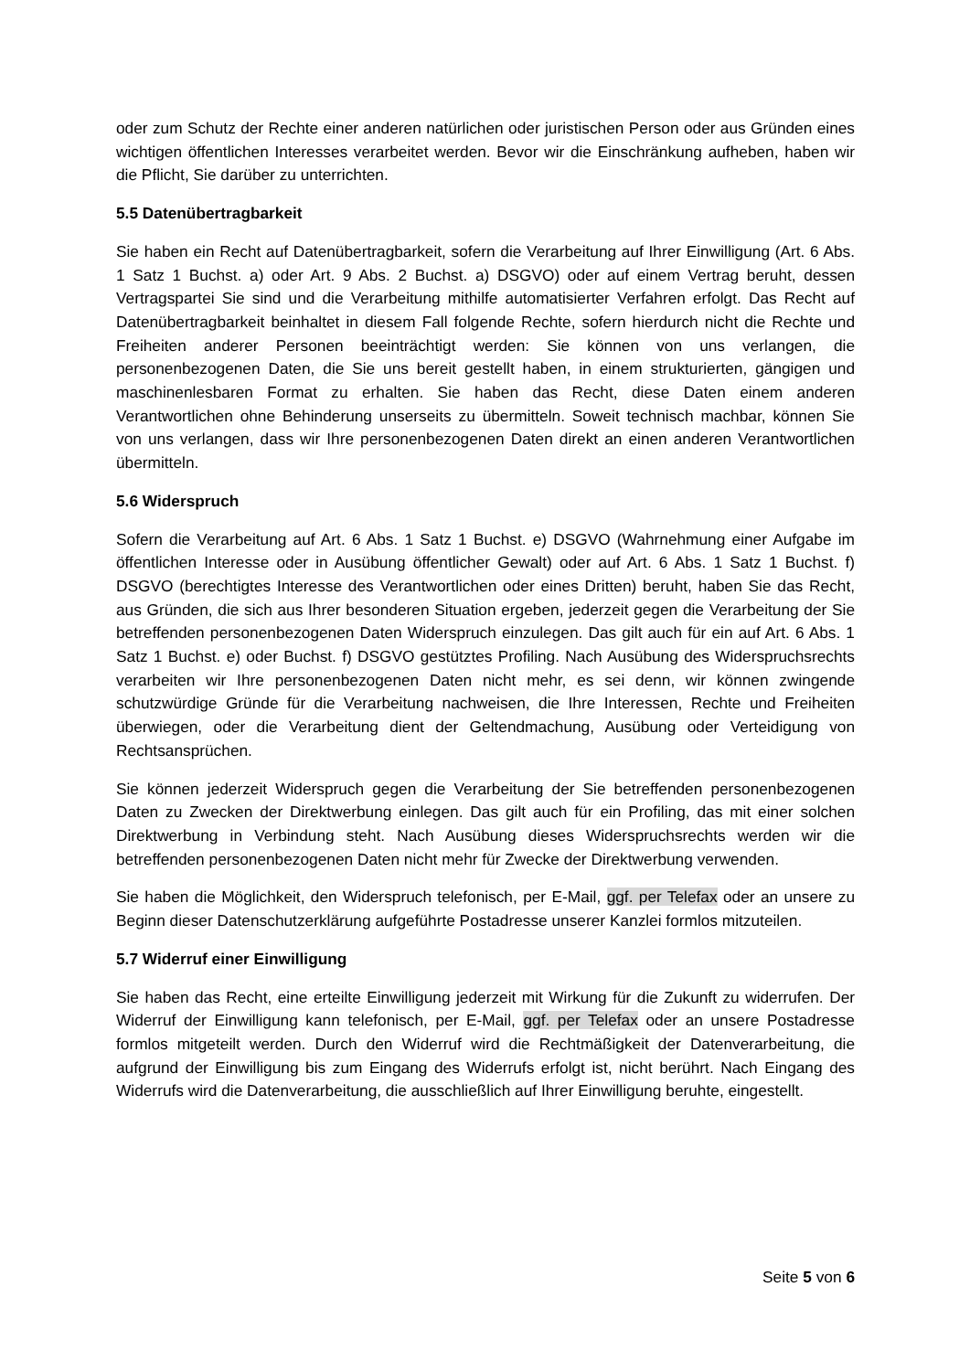oder zum Schutz der Rechte einer anderen natürlichen oder juristischen Person oder aus Gründen eines wichtigen öffentlichen Interesses verarbeitet werden. Bevor wir die Einschränkung aufheben, haben wir die Pflicht, Sie darüber zu unterrichten.
5.5 Datenübertragbarkeit
Sie haben ein Recht auf Datenübertragbarkeit, sofern die Verarbeitung auf Ihrer Einwilligung (Art. 6 Abs. 1 Satz 1 Buchst. a) oder Art. 9 Abs. 2 Buchst. a) DSGVO) oder auf einem Vertrag beruht, dessen Vertragspartei Sie sind und die Verarbeitung mithilfe automatisierter Verfahren erfolgt. Das Recht auf Datenübertragbarkeit beinhaltet in diesem Fall folgende Rechte, sofern hierdurch nicht die Rechte und Freiheiten anderer Personen beeinträchtigt werden: Sie können von uns verlangen, die personenbezogenen Daten, die Sie uns bereit gestellt haben, in einem strukturierten, gängigen und maschinenlesbaren Format zu erhalten. Sie haben das Recht, diese Daten einem anderen Verantwortlichen ohne Behinderung unserseits zu übermitteln. Soweit technisch machbar, können Sie von uns verlangen, dass wir Ihre personenbezogenen Daten direkt an einen anderen Verantwortlichen übermitteln.
5.6 Widerspruch
Sofern die Verarbeitung auf Art. 6 Abs. 1 Satz 1 Buchst. e) DSGVO (Wahrnehmung einer Aufgabe im öffentlichen Interesse oder in Ausübung öffentlicher Gewalt) oder auf Art. 6 Abs. 1 Satz 1 Buchst. f) DSGVO (berechtigtes Interesse des Verantwortlichen oder eines Dritten) beruht, haben Sie das Recht, aus Gründen, die sich aus Ihrer besonderen Situation ergeben, jederzeit gegen die Verarbeitung der Sie betreffenden personenbezogenen Daten Widerspruch einzulegen. Das gilt auch für ein auf Art. 6 Abs. 1 Satz 1 Buchst. e) oder Buchst. f) DSGVO gestütztes Profiling. Nach Ausübung des Widerspruchsrechts verarbeiten wir Ihre personenbezogenen Daten nicht mehr, es sei denn, wir können zwingende schutzwürdige Gründe für die Verarbeitung nachweisen, die Ihre Interessen, Rechte und Freiheiten überwiegen, oder die Verarbeitung dient der Geltendmachung, Ausübung oder Verteidigung von Rechtsansprüchen.
Sie können jederzeit Widerspruch gegen die Verarbeitung der Sie betreffenden personenbezogenen Daten zu Zwecken der Direktwerbung einlegen. Das gilt auch für ein Profiling, das mit einer solchen Direktwerbung in Verbindung steht. Nach Ausübung dieses Widerspruchsrechts werden wir die betreffenden personenbezogenen Daten nicht mehr für Zwecke der Direktwerbung verwenden.
Sie haben die Möglichkeit, den Widerspruch telefonisch, per E-Mail, ggf. per Telefax oder an unsere zu Beginn dieser Datenschutzerklärung aufgeführte Postadresse unserer Kanzlei formlos mitzuteilen.
5.7 Widerruf einer Einwilligung
Sie haben das Recht, eine erteilte Einwilligung jederzeit mit Wirkung für die Zukunft zu widerrufen. Der Widerruf der Einwilligung kann telefonisch, per E-Mail, ggf. per Telefax oder an unsere Postadresse formlos mitgeteilt werden. Durch den Widerruf wird die Rechtmäßigkeit der Datenverarbeitung, die aufgrund der Einwilligung bis zum Eingang des Widerrufs erfolgt ist, nicht berührt. Nach Eingang des Widerrufs wird die Datenverarbeitung, die ausschließlich auf Ihrer Einwilligung beruhte, eingestellt.
Seite 5 von 6